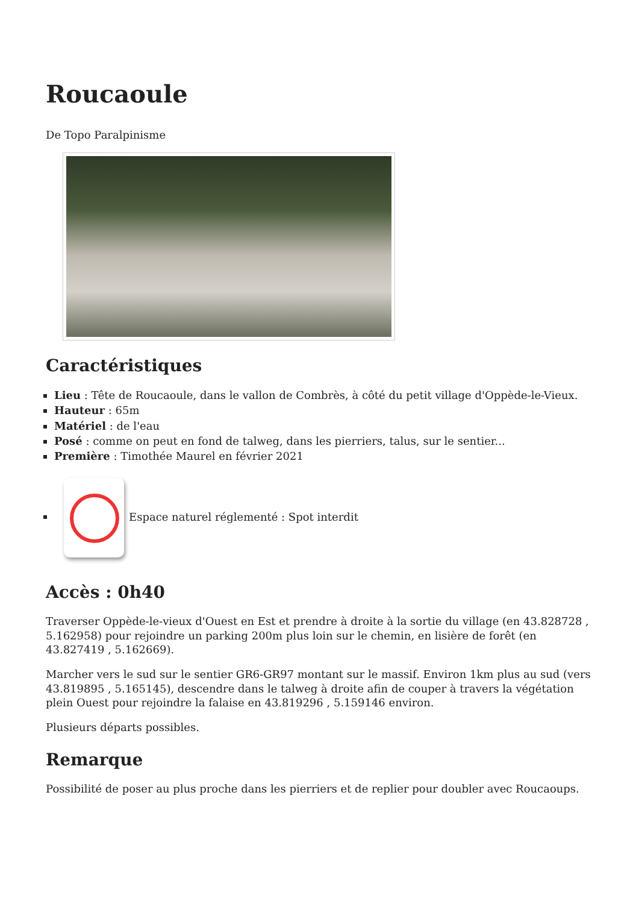Roucaoule
De Topo Paralpinisme
Caractéristiques
Lieu : Tête de Roucaoule, dans le vallon de Combrès, à côté du petit village d'Oppède-le-Vieux.
Hauteur : 65m
Matériel : de l'eau
Posé : comme on peut en fond de talweg, dans les pierriers, talus, sur le sentier...
Première : Timothée Maurel en février 2021
Espace naturel réglementé : Spot interdit
Accès : 0h40
Traverser Oppède-le-vieux d'Ouest en Est et prendre à droite à la sortie du village (en 43.828728 , 5.162958) pour rejoindre un parking 200m plus loin sur le chemin, en lisière de forêt (en 43.827419 , 5.162669).
Marcher vers le sud sur le sentier GR6-GR97 montant sur le massif. Environ 1km plus au sud (vers 43.819895 , 5.165145), descendre dans le talweg à droite afin de couper à travers la végétation plein Ouest pour rejoindre la falaise en 43.819296 , 5.159146 environ.
Plusieurs départs possibles.
Remarque
Possibilité de poser au plus proche dans les pierriers et de replier pour doubler avec Roucaoups.